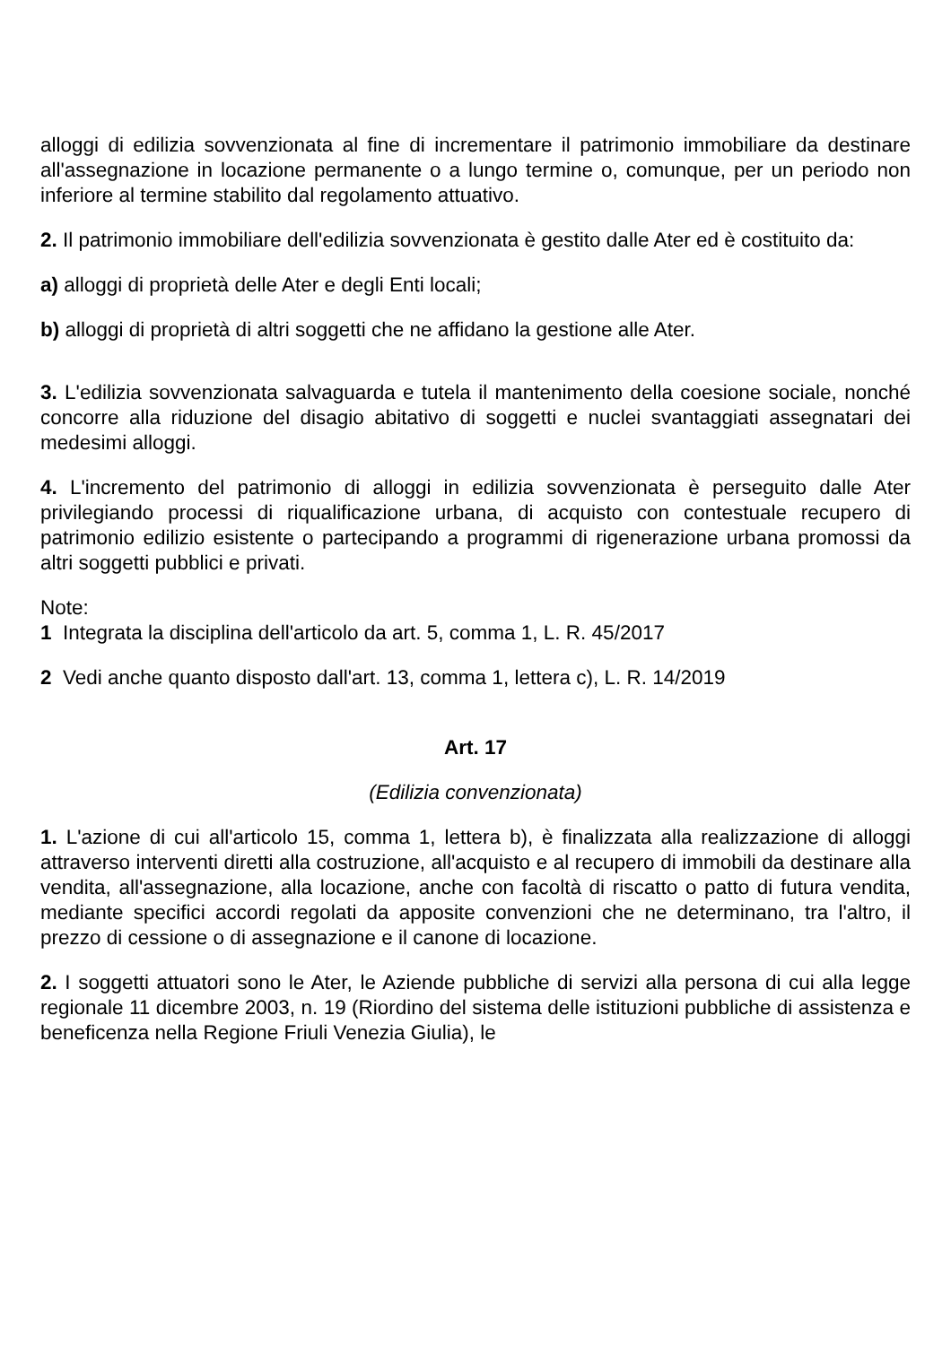alloggi di edilizia sovvenzionata al fine di incrementare il patrimonio immobiliare da destinare all'assegnazione in locazione permanente o a lungo termine o, comunque, per un periodo non inferiore al termine stabilito dal regolamento attuativo.
2. Il patrimonio immobiliare dell'edilizia sovvenzionata è gestito dalle Ater ed è costituito da:
a) alloggi di proprietà delle Ater e degli Enti locali;
b) alloggi di proprietà di altri soggetti che ne affidano la gestione alle Ater.
3. L'edilizia sovvenzionata salvaguarda e tutela il mantenimento della coesione sociale, nonché concorre alla riduzione del disagio abitativo di soggetti e nuclei svantaggiati assegnatari dei medesimi alloggi.
4. L'incremento del patrimonio di alloggi in edilizia sovvenzionata è perseguito dalle Ater privilegiando processi di riqualificazione urbana, di acquisto con contestuale recupero di patrimonio edilizio esistente o partecipando a programmi di rigenerazione urbana promossi da altri soggetti pubblici e privati.
Note:
1 Integrata la disciplina dell'articolo da art. 5, comma 1, L. R. 45/2017
2 Vedi anche quanto disposto dall'art. 13, comma 1, lettera c), L. R. 14/2019
Art. 17
(Edilizia convenzionata)
1. L'azione di cui all'articolo 15, comma 1, lettera b), è finalizzata alla realizzazione di alloggi attraverso interventi diretti alla costruzione, all'acquisto e al recupero di immobili da destinare alla vendita, all'assegnazione, alla locazione, anche con facoltà di riscatto o patto di futura vendita, mediante specifici accordi regolati da apposite convenzioni che ne determinano, tra l'altro, il prezzo di cessione o di assegnazione e il canone di locazione.
2. I soggetti attuatori sono le Ater, le Aziende pubbliche di servizi alla persona di cui alla legge regionale 11 dicembre 2003, n. 19 (Riordino del sistema delle istituzioni pubbliche di assistenza e beneficenza nella Regione Friuli Venezia Giulia), le